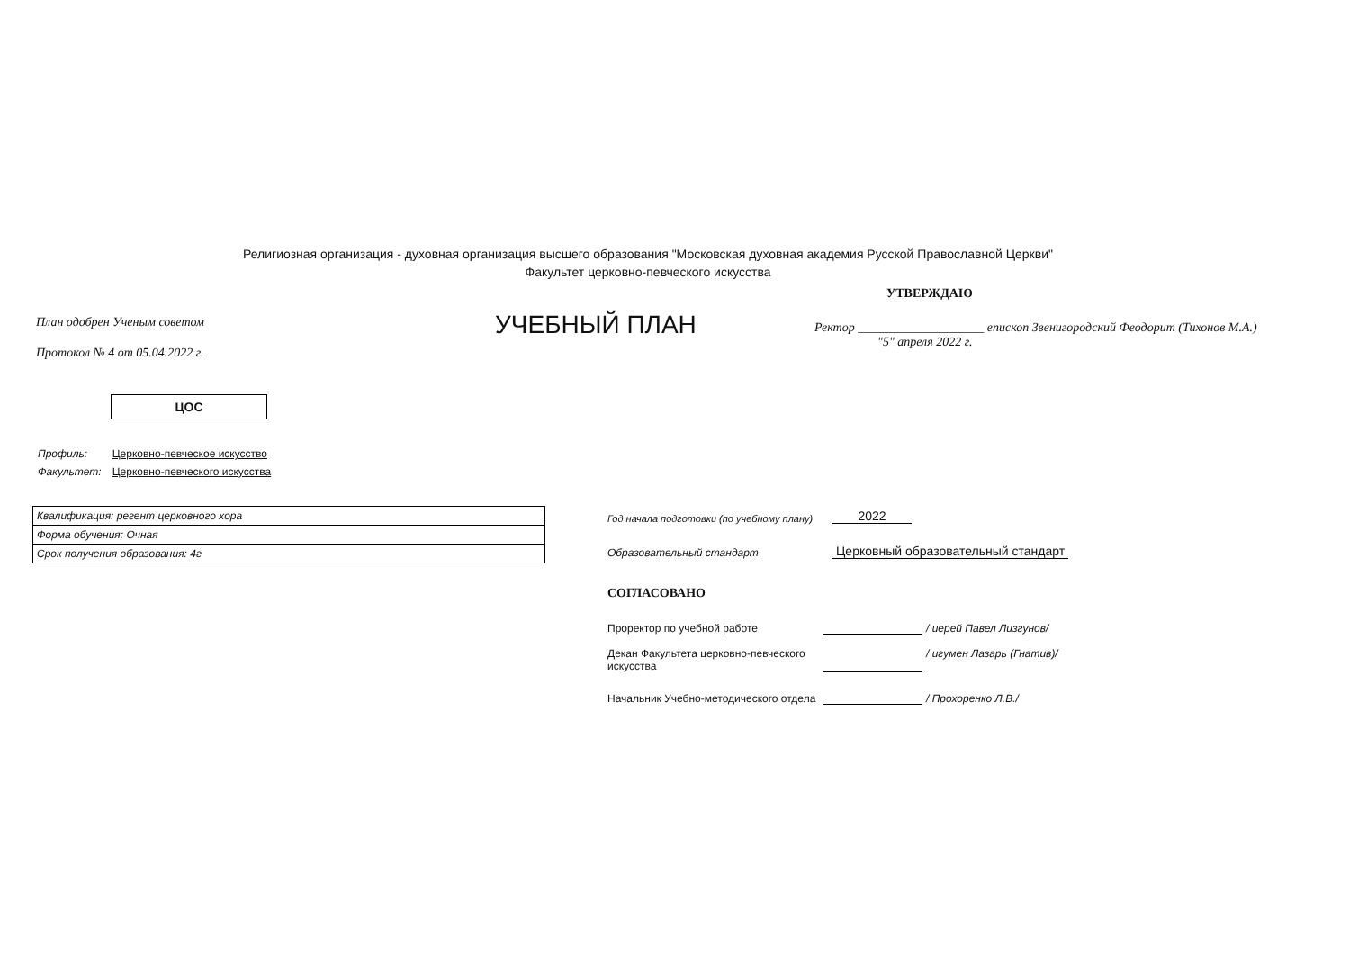Религиозная организация - духовная организация высшего образования "Московская духовная академия Русской Православной Церкви"
Факультет церковно-певческого искусства
План одобрен Ученым советом
Протокол № 4 от 05.04.2022 г.
УЧЕБНЫЙ ПЛАН
УТВЕРЖДАЮ
Ректор ____________________ епископ Звенигородский Феодорит (Тихонов М.А.)
"5" апреля 2022 г.
ЦОС
| Профиль: | Церковно-певческое искусство |
| Факультет: | Церковно-певческого искусства |
| Квалификация: регент церковного хора |
| Форма обучения: Очная |
| Срок получения образования: 4г |
Год начала подготовки (по учебному плану) 2022
Образовательный стандарт Церковный образовательный стандарт
СОГЛАСОВАНО
Проректор по учебной работе / иерей Павел Лизгунов/
Декан Факультета церковно-певческого искусства / игумен Лазарь (Гнатив)/
Начальник Учебно-методического отдела / Прохоренко Л.В./